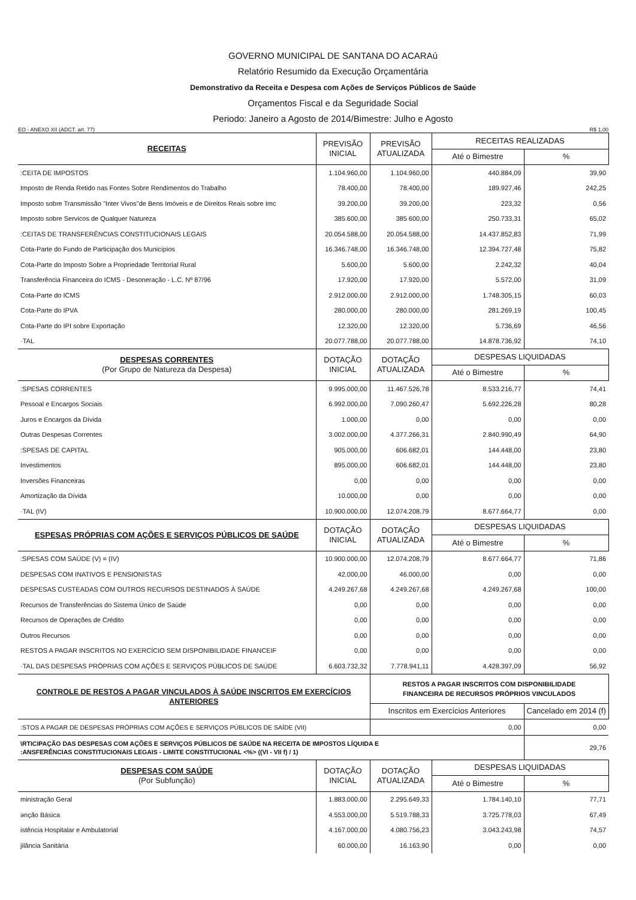GOVERNO MUNICIPAL DE SANTANA DO ACARAú
Relatório Resumido da Execução Orçamentária
Demonstrativo da Receita e Despesa com Ações de Serviços Públicos de Saúde
Orçamentos Fiscal e da Seguridade Social
Periodo: Janeiro a Agosto de 2014/Bimestre: Julho e Agosto
EO - ANEXO XII (ADCT. art. 77) R$ 1,00
| RECEITAS | PREVISÃO INICIAL | PREVISÃO ATUALIZADA | RECEITAS REALIZADAS | |
| --- | --- | --- | --- | --- |
| | | | Até o Bimestre | % |
| :CEITA DE IMPOSTOS | 1.104.960,00 | 1.104.960,00 | 440.884,09 | 39,90 |
| Imposto de Renda Retido nas Fontes Sobre Rendimentos do Trabalho | 78.400,00 | 78.400,00 | 189.927,46 | 242,25 |
| Imposto sobre Transmissão "Inter Vivos"de Bens Imóveis e de Direitos Reais sobre Imc | 39.200,00 | 39.200,00 | 223,32 | 0,56 |
| Imposto sobre Servicos de Qualquer Natureza | 385.600,00 | 385 600,00 | 250.733,31 | 65,02 |
| :CEITAS DE TRANSFERÊNCIAS CONSTITUCIONAIS LEGAIS | 20.054.588,00 | 20.054.588,00 | 14.437.852,83 | 71,99 |
| Cota-Parte do Fundo de Participação dos Municípios | 16.346.748,00 | 16.346.748,00 | 12.394.727,48 | 75,82 |
| Cota-Parte do Imposto Sobre a Propriedade Territorial Rural | 5.600,00 | 5.600,00 | 2.242,32 | 40,04 |
| Transferência Financeira do ICMS - Desoneração - L.C. Nº 87/96 | 17.920,00 | 17.920,00 | 5.572,00 | 31,09 |
| Cota-Parte do ICMS | 2.912.000,00 | 2.912.000,00 | 1.748.305,15 | 60,03 |
| Cota-Parte do IPVA | 280.000,00 | 280.000,00 | 281.269,19 | 100,45 |
| Cota-Parte do IPI sobre Exportação | 12.320,00 | 12.320,00 | 5.736,69 | 46,56 |
| ·TAL | 20.077.788,00 | 20.077.788,00 | 14.878.736,92 | 74,10 |
| DESPESAS CORRENTES (Por Grupo de Natureza da Despesa) | DOTAÇÃO INICIAL | DOTAÇÃO ATUALIZADA | DESPESAS LIQUIDADAS | |
| | | | Até o Bimestre | % |
| :SPESAS CORRENTES | 9.995.000,00 | 11.467.526,78 | 8.533.216,77 | 74,41 |
| Pessoal e Encargos Sociais | 6.992.000,00 | 7.090.260,47 | 5.692.226,28 | 80,28 |
| Juros e Encargos da Dívida | 1.000,00 | 0,00 | 0,00 | 0,00 |
| Outras Despesas Correntes | 3.002.000,00 | 4.377.266,31 | 2.840.990,49 | 64,90 |
| :SPESAS DE CAPITAL | 905.000,00 | 606.682,01 | 144.448,00 | 23,80 |
| Investimentos | 895.000,00 | 606.682,01 | 144.448,00 | 23,80 |
| Inversões Financeiras | 0,00 | 0,00 | 0,00 | 0,00 |
| Amortização da Dívida | 10.000,00 | 0,00 | 0,00 | 0,00 |
| ·TAL (IV) | 10.900.000,00 | 12.074.208,79 | 8.677.664,77 | 0,00 |
| ESPESAS PRÓPRIAS COM AÇÕES E SERVIÇOS PÚBLICOS DE SAÚDE | DOTAÇÃO INICIAL | DOTAÇÃO ATUALIZADA | DESPESAS LIQUIDADAS | |
| | | | Até o Bimestre | % |
| :SPESAS COM SAÚDE (V) = (IV) | 10.900.000,00 | 12.074.208,79 | 8.677.664,77 | 71,86 |
| DESPESAS COM INATIVOS E PENSIONISTAS | 42.000,00 | 46.000,00 | 0,00 | 0,00 |
| DESPESAS CUSTEADAS COM OUTROS RECURSOS DESTINADOS À SAÚDE | 4.249.267,68 | 4.249.267,68 | 4.249.267,68 | 100,00 |
| Recursos de Transferências do Sistema Único de Saúde | 0,00 | 0,00 | 0,00 | 0,00 |
| Recursos de Operações de Crédito | 0,00 | 0,00 | 0,00 | 0,00 |
| Outros Recursos | 0,00 | 0,00 | 0,00 | 0,00 |
| RESTOS A PAGAR INSCRITOS NO EXERCÍCIO SEM DISPONIBILIDADE FINANCEIF | 0,00 | 0,00 | 0,00 | 0,00 |
| ·TAL DAS DESPESAS PRÓPRIAS COM AÇÕES E SERVIÇOS PÚBLICOS DE SAÚDE | 6.603.732,32 | 7.778.941,11 | 4.428.397,09 | 56,92 |
| CONTROLE DE RESTOS A PAGAR VINCULADOS À SAÚDE INSCRITOS EM EXERCÍCIOS ANTERIORES | | RESTOS A PAGAR INSCRITOS COM DISPONIBILIDADE FINANCEIRA DE RECURSOS PRÓPRIOS VINCULADOS | | |
| | | Inscritos em Exercícios Anteriores | | Cancelado em 2014 (f) |
| :STOS A PAGAR DE DESPESAS PRÓPRIAS COM AÇÕES E SERVIÇOS PÚBLICOS DE SAÍDE (VII) | | 0,00 | | 0,00 |
| \RTICIPAÇÃO DAS DESPESAS COM AÇÕES E SERVIÇOS PÚBLICOS DE SAÚDE NA RECEITA DE IMPOSTOS LÍQUIDA E :ANSFERÊNCIAS CONSTITUCIONAIS LEGAIS - LIMITE CONSTITUCIONAL <%> ((VI - VII f) / 1) | | | | 29,76 |
| DESPESAS COM SAÚDE (Por Subfunção) | DOTAÇÃO INICIAL | DOTAÇÃO ATUALIZADA | DESPESAS LIQUIDADAS | |
| | | | Até o Bimestre | % |
| ministração Geral | 1.883.000,00 | 2.295.649,33 | 1.784.140,10 | 77,71 |
| ənção Básica | 4.553.000,00 | 5.519.788,33 | 3.725.778,03 | 67,49 |
| istência Hospitalar e Ambulatorial | 4.167.000,00 | 4.080.756,23 | 3.043.243,98 | 74,57 |
| jilância Sanitária | 60.000,00 | 16.163,90 | 0,00 | 0,00 |